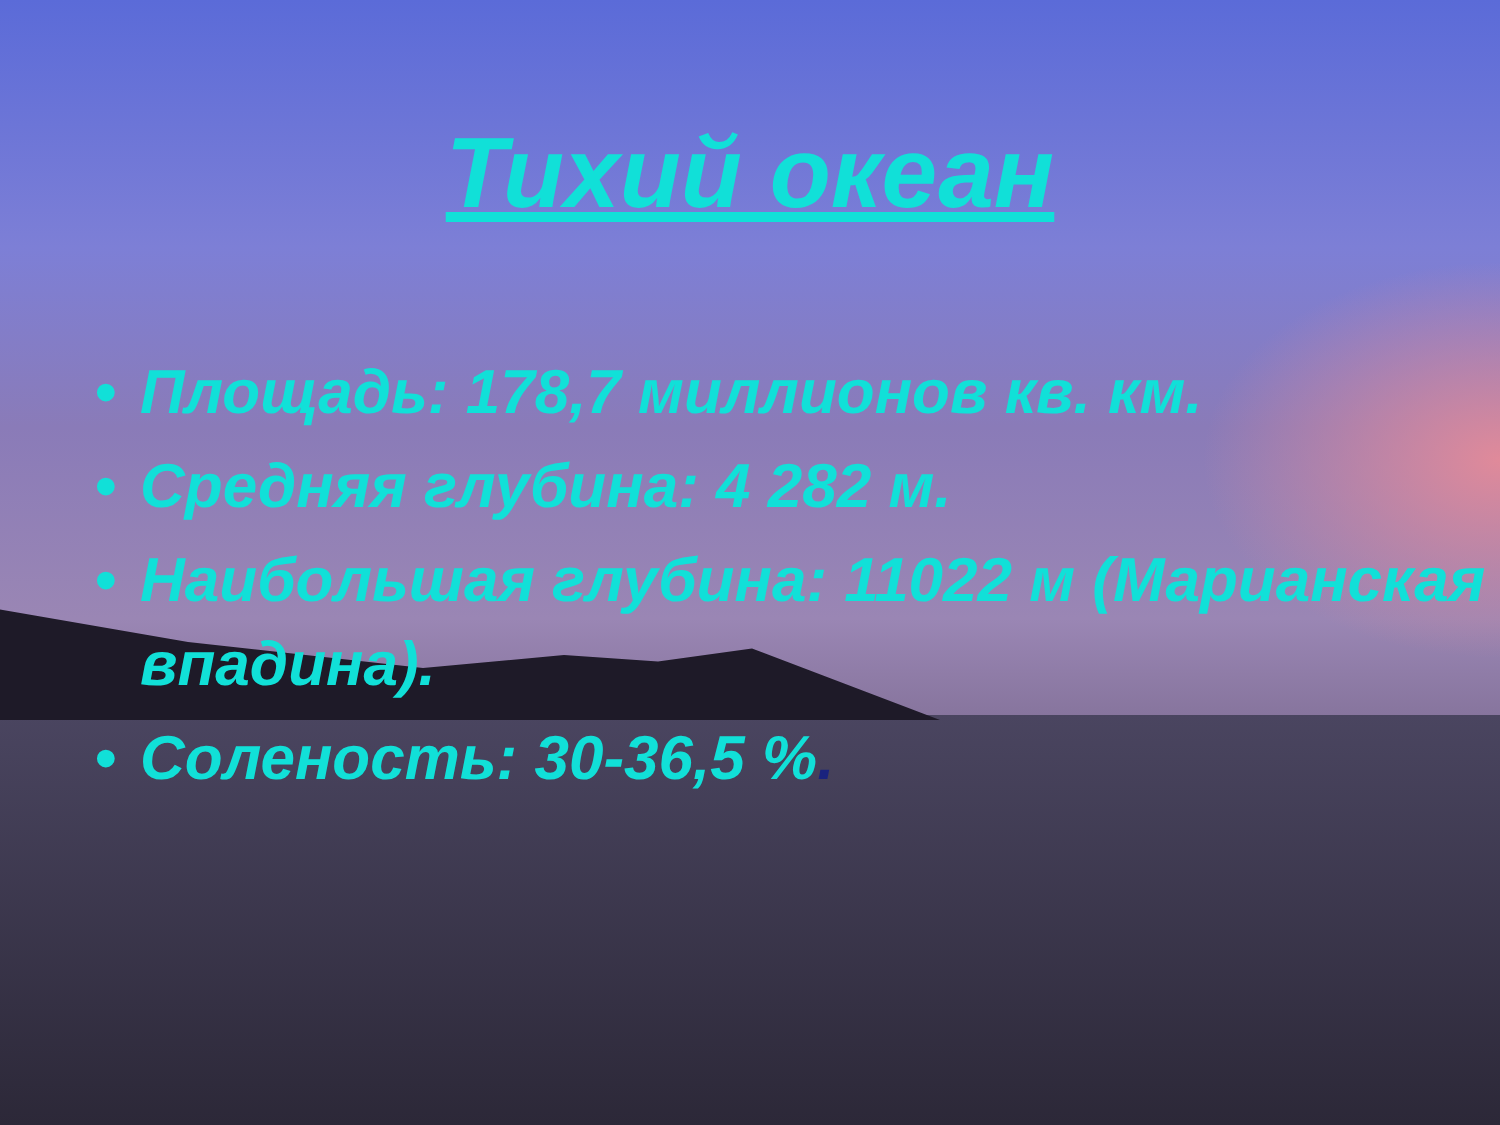Тихий океан
• Площадь: 178,7 миллионов кв. км.
• Средняя глубина: 4 282 м.
• Наибольшая глубина: 11022 м (Марианская впадина).
• Соленость: 30-36,5 %.